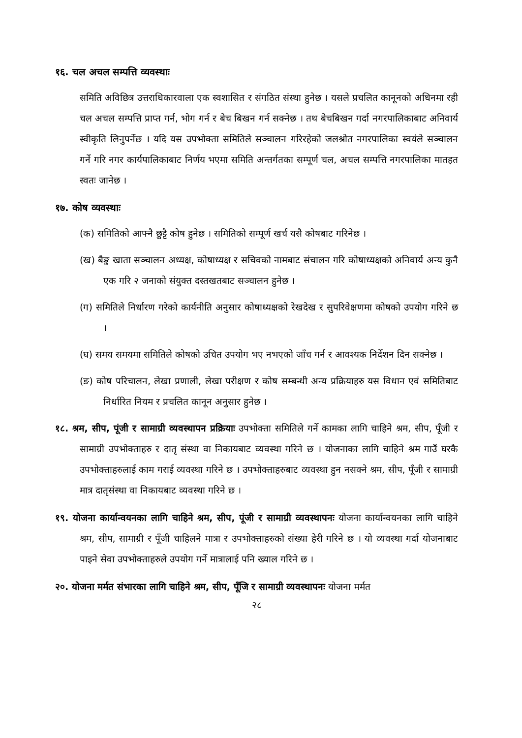१६. चल अचल सम्पत्ति व्यवस्थाः
समिति अविछित्र उत्तराधिकारवाला एक स्वशासित र संगठित संस्था हुनेछ । यसले प्रचलित कानूनको अधिनमा रही चल अचल सम्पत्ति प्राप्त गर्न, भोग गर्न र बेच बिखन गर्न सक्नेछ । तथ बेचबिखन गर्दा नगरपालिकाबाट अनिवार्य स्वीकृति लिनुपर्नेछ । यदि यस उपभोक्ता समितिले सञ्चालन गरिरहेको जलश्रोत नगरपालिका स्वयंले सञ्चालन गर्ने गरि नगर कार्यपालिकाबाट निर्णय भएमा समिति अन्तर्गतका सम्पूर्ण चल, अचल सम्पत्ति नगरपालिका मातहत स्वतः जानेछ ।
१७. कोष व्यवस्थाः
(क) समितिको आफ्नै छुट्टै कोष हुनेछ । समितिको सम्पूर्ण खर्च यसै कोषबाट गरिनेछ ।
(ख) बैङ्क खाता सञ्चालन अध्यक्ष, कोषाध्यक्ष र सचिवको नामबाट संचालन गरि कोषाध्यक्षको अनिवार्य अन्य कुनै एक गरि २ जनाको संयुक्त दस्तखतबाट सञ्चालन हुनेछ ।
(ग) समितिले निर्धारण गरेको कार्यनीति अनुसार कोषाध्यक्षको रेखदेख र सुपरिवेक्षणमा कोषको उपयोग गरिने छ ।
(घ) समय समयमा समितिले कोषको उचित उपयोग भए नभएको जाँच गर्न र आवश्यक निर्देशन दिन सक्नेछ ।
(ङ) कोष परिचालन, लेखा प्रणाली, लेखा परीक्षण र कोष सम्बन्धी अन्य प्रक्रियाहरु यस विधान एवं समितिबाट निर्धारित नियम र प्रचलित कानून अनुसार हुनेछ ।
१८. श्रम, सीप, पूंजी र सामाग्री व्यवस्थापन प्रक्रियाः उपभोक्ता समितिले गर्ने कामका लागि चाहिने श्रम, सीप, पूँजी र सामाग्री उपभोक्ताहरु र दातृ संस्था वा निकायबाट व्यवस्था गरिने छ । योजनाका लागि चाहिने श्रम गाउँ घरकै उपभोक्ताहरुलाई काम गराई व्यवस्था गरिने छ । उपभोक्ताहरुबाट व्यवस्था हुन नसक्ने श्रम, सीप, पूँजी र सामाग्री मात्र दातृसंस्था वा निकायबाट व्यवस्था गरिने छ ।
१९. योजना कार्यान्वयनका लागि चाहिने श्रम, सीप, पूंजी र सामाग्री व्यवस्थापनः योजना कार्यान्वयनका लागि चाहिने श्रम, सीप, सामाग्री र पूँजी चाहिलने मात्रा र उपभोक्ताहरुको संख्या हेरी गरिने छ । यो व्यवस्था गर्दा योजनाबाट पाइने सेवा उपभोक्ताहरुले उपयोग गर्ने मात्रालाई पनि ख्याल गरिने छ ।
२०. योजना मर्मत संभारका लागि चाहिने श्रम, सीप, पूँजि र सामाग्री व्यवस्थापनः योजना मर्मत
२८